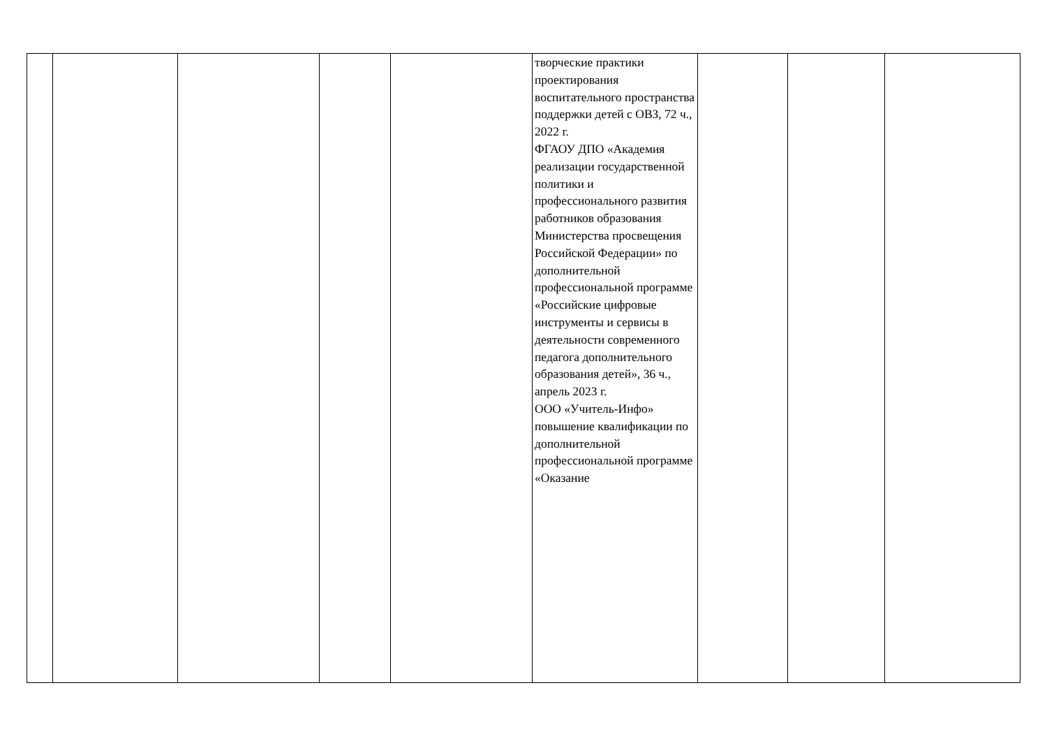| | | | | | творческие практики проектирования воспитательного пространства поддержки детей с ОВЗ, 72 ч., 2022 г. ФГАОУ ДПО «Академия реализации государственной политики и профессионального развития работников образования Министерства просвещения Российской Федерации» по дополнительной профессиональной программе «Российские цифровые инструменты и сервисы в деятельности современного педагога дополнительного образования детей», 36 ч., апрель 2023 г. ООО «Учитель-Инфо» повышение квалификации по дополнительной профессиональной программе «Оказание | | | |